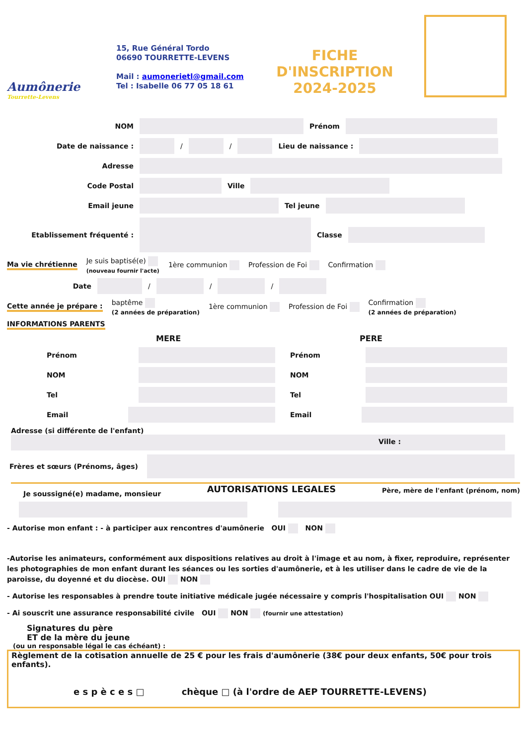Aumônerie
Tourrette-Levens
15, Rue Général Tordo
06690 TOURRETTE-LEVENS
Mail : aumonerietl@gmail.com
Tel : Isabelle 06 77 05 18 61
FICHE D'INSCRIPTION
2024-2025
NOM Prénom
Date de naissance : / / Lieu de naissance :
Adresse
Code Postal Ville
Email jeune Tel jeune
Etablissement fréquenté : Classe
Ma vie chrétienne Je suis baptisé(e)
(nouveau fournir l'acte) 1ère communion Profession de Foi Confirmation
Date / / /
Cette année je prépare : baptême
(2 années de préparation) 1ère communion Profession de Foi Confirmation
(2 années de préparation)
INFORMATIONS PARENTS
MERE
Prénom
NOM
Tel
Email
PERE
Prénom
NOM
Tel
Email
Adresse (si différente de l'enfant)
Ville :
Frères et sœurs (Prénoms, âges)
Je soussigné(e) madame, monsieur AUTORISATIONS LEGALES Père, mère de l'enfant (prénom, nom)
- Autorise mon enfant : - à participer aux rencontres d'aumônerie OUI NON
-Autorise les animateurs, conformément aux dispositions relatives au droit à l'image et au nom, à fixer, reproduire, représenter les photographies de mon enfant durant les séances ou les sorties d'aumônerie, et à les utiliser dans le cadre de vie de la paroisse, du doyenné et du diocèse. OUI NON
- Autorise les responsables à prendre toute initiative médicale jugée nécessaire y compris l'hospitalisation OUI NON
- Ai souscrit une assurance responsabilité civile OUI NON (fournir une attestation)
Signatures du père
ET de la mère du jeune
(ou un responsable légal le cas échéant) :
Règlement de la cotisation annuelle de 25 € pour les frais d'aumônerie (38€ pour deux enfants, 50€ pour trois enfants).
e s p è c e s □ chèque □ (à l'ordre de AEP TOURRETTE-LEVENS)